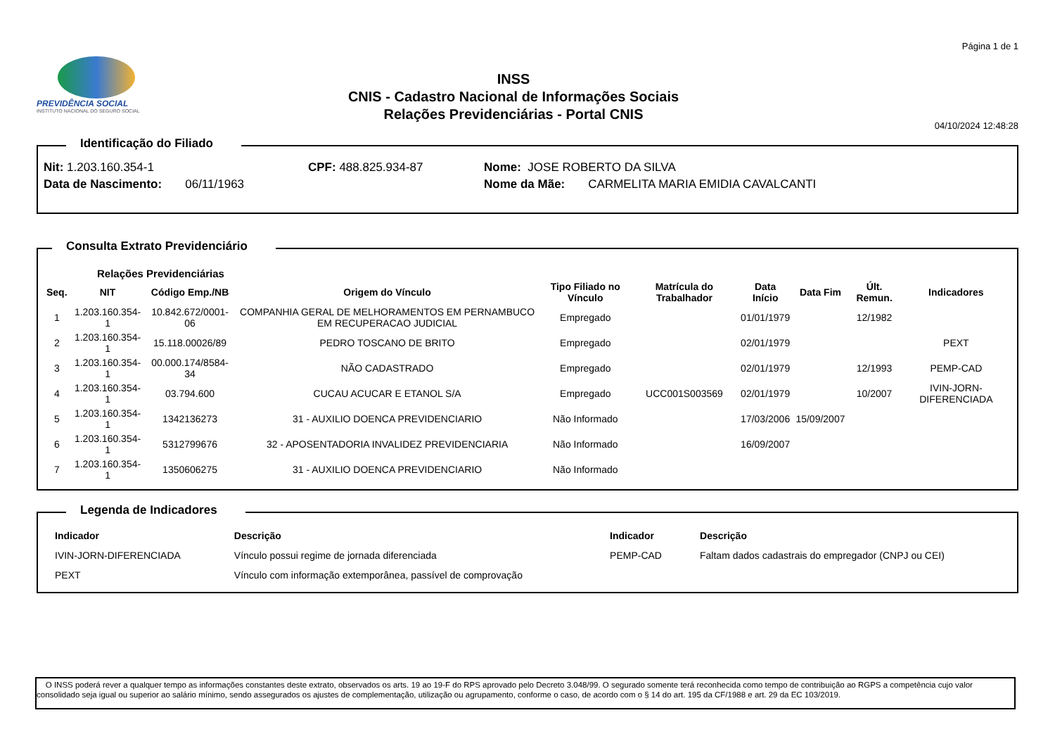PREVIDÊNCIA SOCIAL
INSTITUTO NACIONAL DO SEGURO SOCIAL
INSS
CNIS - Cadastro Nacional de Informações Sociais
Relações Previdenciárias - Portal CNIS
Página 1 de 1
04/10/2024 12:48:28
Identificação do Filiado
Nit: 1.203.160.354-1 CPF: 488.825.934-87 Nome: JOSE ROBERTO DA SILVA
Data de Nascimento: 06/11/1963 Nome da Mãe: CARMELITA MARIA EMIDIA CAVALCANTI
Consulta Extrato Previdenciário
Relações Previdenciárias
| Seq. | NIT | Código Emp./NB | Origem do Vínculo | Tipo Filiado no Vínculo | Matrícula do Trabalhador | Data Início | Data Fim | Últ. Remun. | Indicadores |
| --- | --- | --- | --- | --- | --- | --- | --- | --- | --- |
| 1 | 1.203.160.354-1 | 10.842.672/0001-06 | COMPANHIA GERAL DE MELHORAMENTOS EM PERNAMBUCO EM RECUPERACAO JUDICIAL | Empregado | | 01/01/1979 | | 12/1982 | |
| 2 | 1.203.160.354-1 | 15.118.00026/89 | PEDRO TOSCANO DE BRITO | Empregado | | 02/01/1979 | | | PEXT |
| 3 | 1.203.160.354-1 | 00.000.174/8584-34 | NÃO CADASTRADO | Empregado | | 02/01/1979 | | 12/1993 | PEMP-CAD |
| 4 | 1.203.160.354-1 | 03.794.600 | CUCAU ACUCAR E ETANOL S/A | Empregado | UCC001S003569 | 02/01/1979 | | 10/2007 | IVIN-JORN-DIFERENCIADA |
| 5 | 1.203.160.354-1 | 1342136273 | 31 - AUXILIO DOENCA PREVIDENCIARIO | Não Informado | | 17/03/2006 | 15/09/2007 | | |
| 6 | 1.203.160.354-1 | 5312799676 | 32 - APOSENTADORIA INVALIDEZ PREVIDENCIARIA | Não Informado | | 16/09/2007 | | | |
| 7 | 1.203.160.354-1 | 1350606275 | 31 - AUXILIO DOENCA PREVIDENCIARIO | Não Informado | | | | | |
Legenda de Indicadores
| Indicador | Descrição | Indicador | Descrição |
| --- | --- | --- | --- |
| IVIN-JORN-DIFERENCIADA | Vínculo possui regime de jornada diferenciada | PEMP-CAD | Faltam dados cadastrais do empregador (CNPJ ou CEI) |
| PEXT | Vínculo com informação extemporânea, passível de comprovação | | |
O INSS poderá rever a qualquer tempo as informações constantes deste extrato, observados os arts. 19 ao 19-F do RPS aprovado pelo Decreto 3.048/99. O segurado somente terá reconhecida como tempo de contribuição ao RGPS a competência cujo valor consolidado seja igual ou superior ao salário mínimo, sendo assegurados os ajustes de complementação, utilização ou agrupamento, conforme o caso, de acordo com o § 14 do art. 195 da CF/1988 e art. 29 da EC 103/2019.